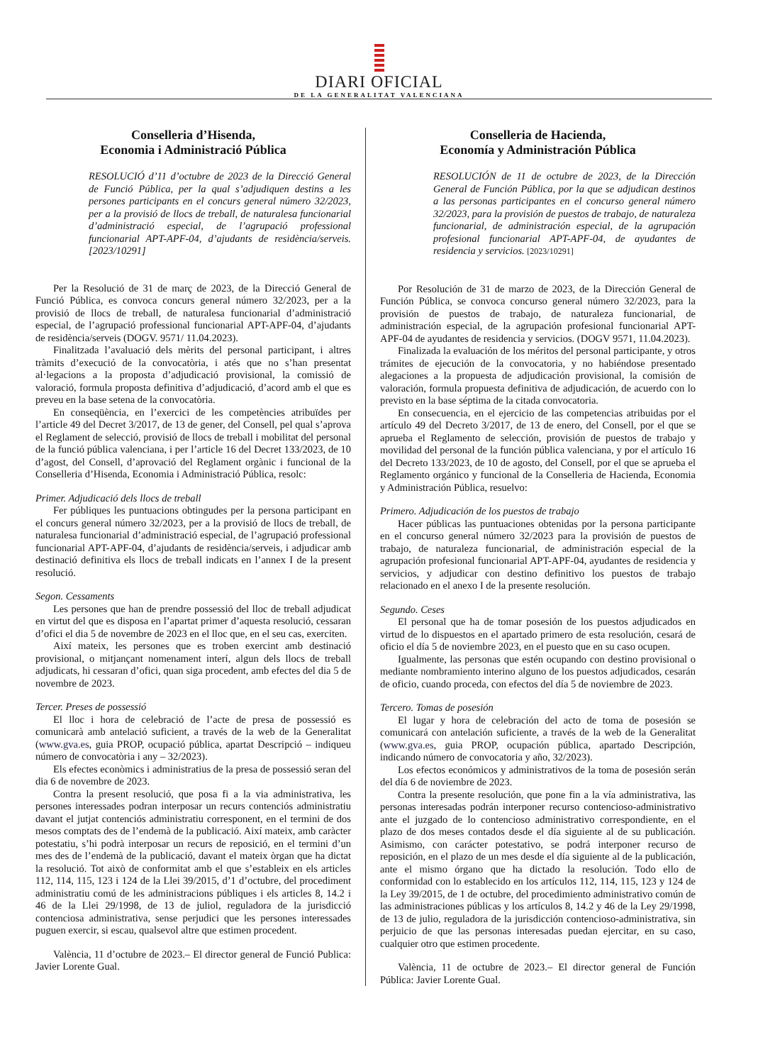DIARI OFICIAL
DE LA GENERALITAT VALENCIANA
Conselleria d’Hisenda,
Economia i Administració Pública
RESOLUCIÓ d’11 d’octubre de 2023 de la Direcció General de Funció Pública, per la qual s’adjudiquen destins a les persones participants en el concurs general número 32/2023, per a la provisió de llocs de treball, de naturalesa funcionarial d’administració especial, de l’agrupació professional funcionarial APT-APF-04, d’ajudants de residència/serveis. [2023/10291]
Per la Resolució de 31 de març de 2023, de la Direcció General de Funció Pública, es convoca concurs general número 32/2023, per a la provisió de llocs de treball, de naturalesa funcionarial d’administració especial, de l’agrupació professional funcionarial APT-APF-04, d’ajudants de residència/serveis (DOGV. 9571/ 11.04.2023).
Finalitzada l’avaluació dels mèrits del personal participant, i altres tràmits d’execució de la convocatòria, i atés que no s’han presentat al·legacions a la proposta d’adjudicació provisional, la comissió de valoració, formula proposta definitiva d’adjudicació, d’acord amb el que es preveu en la base setena de la convocatòria.
En conseqüència, en l’exercici de les competències atribuïdes per l’article 49 del Decret 3/2017, de 13 de gener, del Consell, pel qual s’aprova el Reglament de selecció, provisió de llocs de treball i mobilitat del personal de la funció pública valenciana, i per l’article 16 del Decret 133/2023, de 10 d’agost, del Consell, d’aprovació del Reglament orgànic i funcional de la Conselleria d’Hisenda, Economia i Administració Pública, resolc:
Primer. Adjudicació dels llocs de treball
Fer públiques les puntuacions obtingudes per la persona participant en el concurs general número 32/2023, per a la provisió de llocs de treball, de naturalesa funcionarial d’administració especial, de l’agrupació professional funcionarial APT-APF-04, d’ajudants de residència/serveis, i adjudicar amb destinació definitiva els llocs de treball indicats en l’annex I de la present resolució.
Segon. Cessaments
Les persones que han de prendre possessió del lloc de treball adjudicat en virtut del que es disposa en l’apartat primer d’aquesta resolució, cessaran d’ofici el dia 5 de novembre de 2023 en el lloc que, en el seu cas, exerciten.
Així mateix, les persones que es troben exercint amb destinació provisional, o mitjançant nomenament interí, algun dels llocs de treball adjudicats, hi cessaran d’ofici, quan siga procedent, amb efectes del dia 5 de novembre de 2023.
Tercer. Preses de possessió
El lloc i hora de celebració de l’acte de presa de possessió es comunicarà amb antelació suficient, a través de la web de la Generalitat (www.gva.es, guia PROP, ocupació pública, apartat Descripció – indiqueu número de convocatòria i any – 32/2023).
Els efectes econòmics i administratius de la presa de possessió seran del dia 6 de novembre de 2023.
Contra la present resolució, que posa fi a la via administrativa, les persones interessades podran interposar un recurs contenciós administratiu davant el jutjat contenciós administratiu corresponent, en el termini de dos mesos comptats des de l’endemà de la publicació. Així mateix, amb caràcter potestatiu, s’hi podrà interposar un recurs de reposició, en el termini d’un mes des de l’endemà de la publicació, davant el mateix òrgan que ha dictat la resolució. Tot això de conformitat amb el que s’estableix en els articles 112, 114, 115, 123 i 124 de la Llei 39/2015, d’1 d’octubre, del procediment administratiu comú de les administracions públiques i els articles 8, 14.2 i 46 de la Llei 29/1998, de 13 de juliol, reguladora de la jurisdicció contenciosa administrativa, sense perjudici que les persones interessades puguen exercir, si escau, qualsevol altre que estimen procedent.
València, 11 d’octubre de 2023.– El director general de Funció Publica: Javier Lorente Gual.
Conselleria de Hacienda,
Economía y Administración Pública
RESOLUCIÓN de 11 de octubre de 2023, de la Dirección General de Función Pública, por la que se adjudican destinos a las personas participantes en el concurso general número 32/2023, para la provisión de puestos de trabajo, de naturaleza funcionarial, de administración especial, de la agrupación profesional funcionarial APT-APF-04, de ayudantes de residencia y servicios. [2023/10291]
Por Resolución de 31 de marzo de 2023, de la Dirección General de Función Pública, se convoca concurso general número 32/2023, para la provisión de puestos de trabajo, de naturaleza funcionarial, de administración especial, de la agrupación profesional funcionarial APT-APF-04 de ayudantes de residencia y servicios. (DOGV 9571, 11.04.2023).
Finalizada la evaluación de los méritos del personal participante, y otros trámites de ejecución de la convocatoria, y no habiéndose presentado alegaciones a la propuesta de adjudicación provisional, la comisión de valoración, formula propuesta definitiva de adjudicación, de acuerdo con lo previsto en la base séptima de la citada convocatoria.
En consecuencia, en el ejercicio de las competencias atribuidas por el artículo 49 del Decreto 3/2017, de 13 de enero, del Consell, por el que se aprueba el Reglamento de selección, provisión de puestos de trabajo y movilidad del personal de la función pública valenciana, y por el artículo 16 del Decreto 133/2023, de 10 de agosto, del Consell, por el que se aprueba el Reglamento orgánico y funcional de la Conselleria de Hacienda, Economia y Administración Pública, resuelvo:
Primero. Adjudicación de los puestos de trabajo
Hacer públicas las puntuaciones obtenidas por la persona participante en el concurso general número 32/2023 para la provisión de puestos de trabajo, de naturaleza funcionarial, de administración especial de la agrupación profesional funcionarial APT-APF-04, ayudantes de residencia y servicios, y adjudicar con destino definitivo los puestos de trabajo relacionado en el anexo I de la presente resolución.
Segundo. Ceses
El personal que ha de tomar posesión de los puestos adjudicados en virtud de lo dispuestos en el apartado primero de esta resolución, cesará de oficio el día 5 de noviembre 2023, en el puesto que en su caso ocupen.
Igualmente, las personas que estén ocupando con destino provisional o mediante nombramiento interino alguno de los puestos adjudicados, cesarán de oficio, cuando proceda, con efectos del día 5 de noviembre de 2023.
Tercero. Tomas de posesión
El lugar y hora de celebración del acto de toma de posesión se comunicará con antelación suficiente, a través de la web de la Generalitat (www.gva.es, guia PROP, ocupación pública, apartado Descripción, indicando número de convocatoria y año, 32/2023).
Los efectos económicos y administrativos de la toma de posesión serán del día 6 de noviembre de 2023.
Contra la presente resolución, que pone fin a la vía administrativa, las personas interesadas podrán interponer recurso contencioso-administrativo ante el juzgado de lo contencioso administrativo correspondiente, en el plazo de dos meses contados desde el día siguiente al de su publicación. Asimismo, con carácter potestativo, se podrá interponer recurso de reposición, en el plazo de un mes desde el día siguiente al de la publicación, ante el mismo órgano que ha dictado la resolución. Todo ello de conformidad con lo establecido en los artículos 112, 114, 115, 123 y 124 de la Ley 39/2015, de 1 de octubre, del procedimiento administrativo común de las administraciones públicas y los artículos 8, 14.2 y 46 de la Ley 29/1998, de 13 de julio, reguladora de la jurisdicción contencioso-administrativa, sin perjuicio de que las personas interesadas puedan ejercitar, en su caso, cualquier otro que estimen procedente.
València, 11 de octubre de 2023.– El director general de Función Pública: Javier Lorente Gual.